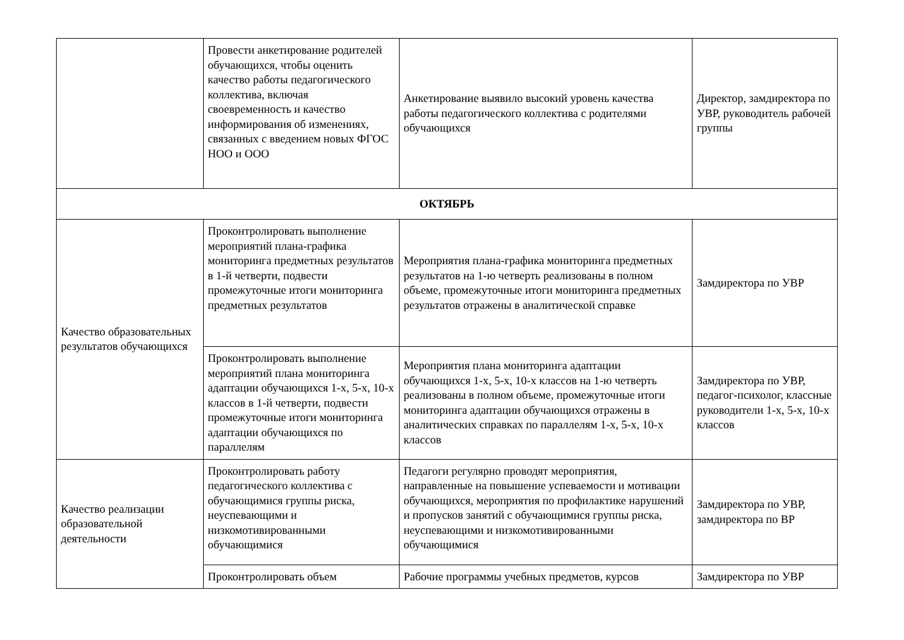| | Провести анкетирование родителей обучающихся, чтобы оценить качество работы педагогического коллектива, включая своевременность и качество информирования об изменениях, связанных с введением новых ФГОС НОО и ООО | Анкетирование выявило высокий уровень качества работы педагогического коллектива с родителями обучающихся | Директор, замдиректора по УВР, руководитель рабочей группы |
| ОКТЯБРЬ | | | |
| Качество образовательных результатов обучающихся | Проконтролировать выполнение мероприятий плана-графика мониторинга предметных результатов в 1-й четверти, подвести промежуточные итоги мониторинга предметных результатов | Мероприятия плана-графика мониторинга предметных результатов на 1-ю четверть реализованы в полном объеме, промежуточные итоги мониторинга предметных результатов отражены в аналитической справке | Замдиректора по УВР |
| | Проконтролировать выполнение мероприятий плана мониторинга адаптации обучающихся 1-х, 5-х, 10-х классов в 1-й четверти, подвести промежуточные итоги мониторинга адаптации обучающихся по параллелям | Мероприятия плана мониторинга адаптации обучающихся 1-х, 5-х, 10-х классов на 1-ю четверть реализованы в полном объеме, промежуточные итоги мониторинга адаптации обучающихся отражены в аналитических справках по параллелям 1-х, 5-х, 10-х классов | Замдиректора по УВР, педагог-психолог, классные руководители 1-х, 5-х, 10-х классов |
| Качество реализации образовательной деятельности | Проконтролировать работу педагогического коллектива с обучающимися группы риска, неуспевающими и низкомотивированными обучающимися | Педагоги регулярно проводят мероприятия, направленные на повышение успеваемости и мотивации обучающихся, мероприятия по профилактике нарушений и пропусков занятий с обучающимися группы риска, неуспевающими и низкомотивированными обучающимися | Замдиректора по УВР, замдиректора по ВР |
| | Проконтролировать объем | Рабочие программы учебных предметов, курсов | Замдиректора по УВР |